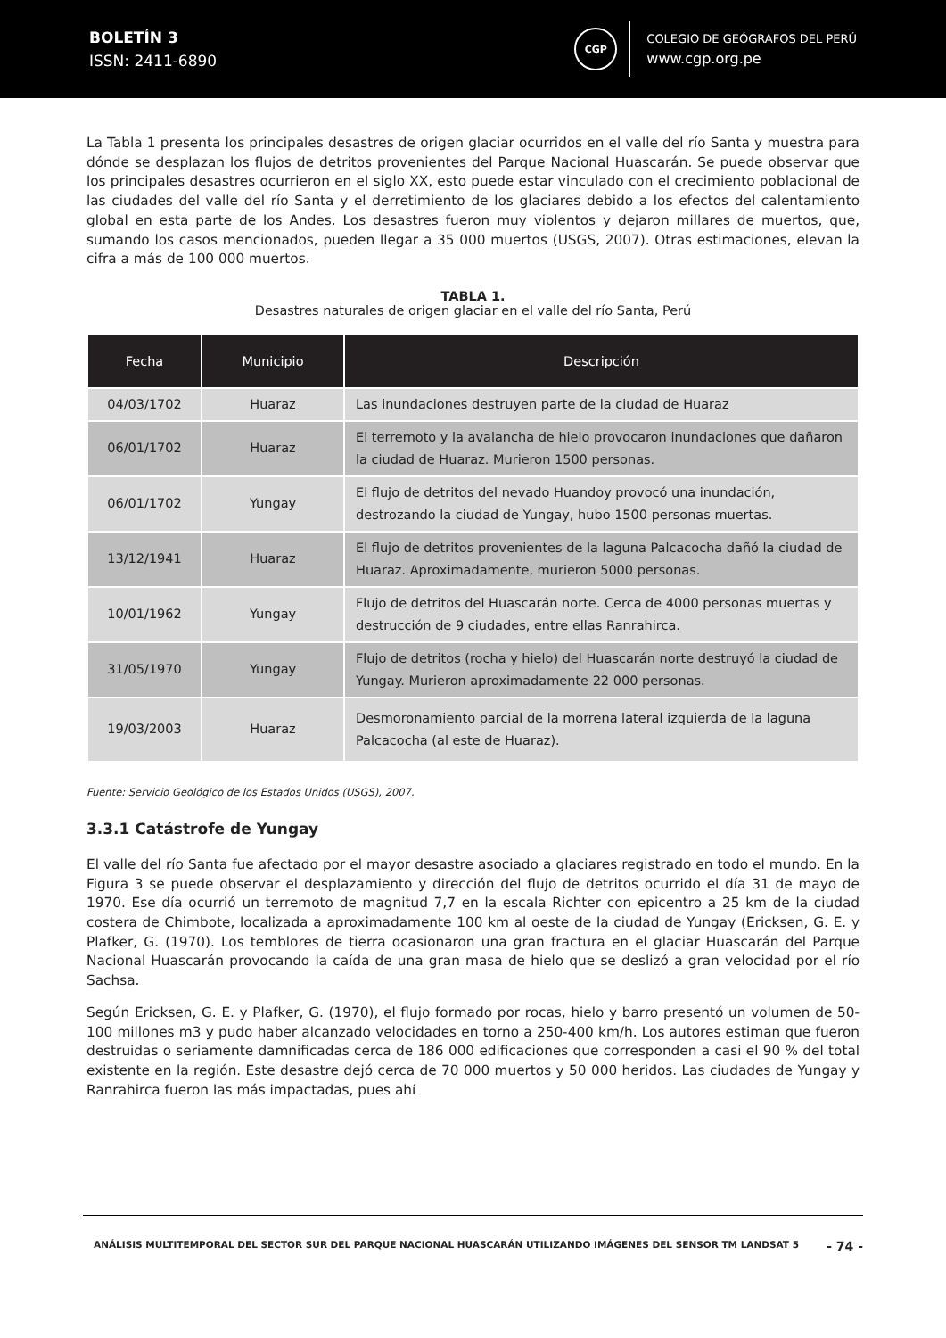BOLETÍN 3
ISSN: 2411-6890
CGP
COLEGIO DE GEÓGRAFOS DEL PERÚ
www.cgp.org.pe
La Tabla 1 presenta los principales desastres de origen glaciar ocurridos en el valle del río Santa y muestra para dónde se desplazan los flujos de detritos provenientes del Parque Nacional Huascarán. Se puede observar que los principales desastres ocurrieron en el siglo XX, esto puede estar vinculado con el crecimiento poblacional de las ciudades del valle del río Santa y el derretimiento de los glaciares debido a los efectos del calentamiento global en esta parte de los Andes. Los desastres fueron muy violentos y dejaron millares de muertos, que, sumando los casos mencionados, pueden llegar a 35 000 muertos (USGS, 2007). Otras estimaciones, elevan la cifra a más de 100 000 muertos.
TABLA 1.
Desastres naturales de origen glaciar en el valle del río Santa, Perú
| Fecha | Municipio | Descripción |
| --- | --- | --- |
| 04/03/1702 | Huaraz | Las inundaciones destruyen parte de la ciudad de Huaraz |
| 06/01/1702 | Huaraz | El terremoto y la avalancha de hielo provocaron inundaciones que dañaron la ciudad de Huaraz. Murieron 1500 personas. |
| 06/01/1702 | Yungay | El flujo de detritos del nevado Huandoy provocó una inundación, destrozando la ciudad de Yungay, hubo 1500 personas muertas. |
| 13/12/1941 | Huaraz | El flujo de detritos provenientes de la laguna Palcacocha dañó la ciudad de Huaraz. Aproximadamente, murieron 5000 personas. |
| 10/01/1962 | Yungay | Flujo de detritos del Huascarán norte. Cerca de 4000 personas muertas y destrucción de 9 ciudades, entre ellas Ranrahirca. |
| 31/05/1970 | Yungay | Flujo de detritos (rocha y hielo) del Huascarán norte destruyó la ciudad de Yungay. Murieron aproximadamente 22 000 personas. |
| 19/03/2003 | Huaraz | Desmoronamiento parcial de la morrena lateral izquierda de la laguna Palcacocha (al este de Huaraz). |
Fuente: Servicio Geológico de los Estados Unidos (USGS), 2007.
3.3.1 Catástrofe de Yungay
El valle del río Santa fue afectado por el mayor desastre asociado a glaciares registrado en todo el mundo. En la Figura 3 se puede observar el desplazamiento y dirección del flujo de detritos ocurrido el día 31 de mayo de 1970. Ese día ocurrió un terremoto de magnitud 7,7 en la escala Richter con epicentro a 25 km de la ciudad costera de Chimbote, localizada a aproximadamente 100 km al oeste de la ciudad de Yungay (Ericksen, G. E. y Plafker, G. (1970). Los temblores de tierra ocasionaron una gran fractura en el glaciar Huascarán del Parque Nacional Huascarán provocando la caída de una gran masa de hielo que se deslizó a gran velocidad por el río Sachsa.
Según Ericksen, G. E. y Plafker, G. (1970), el flujo formado por rocas, hielo y barro presentó un volumen de 50-100 millones m3 y pudo haber alcanzado velocidades en torno a 250-400 km/h. Los autores estiman que fueron destruidas o seriamente damnificadas cerca de 186 000 edificaciones que corresponden a casi el 90 % del total existente en la región. Este desastre dejó cerca de 70 000 muertos y 50 000 heridos. Las ciudades de Yungay y Ranrahirca fueron las más impactadas, pues ahí
ANÁLISIS MULTITEMPORAL DEL SECTOR SUR DEL PARQUE NACIONAL HUASCARÁN UTILIZANDO IMÁGENES DEL SENSOR TM LANDSAT 5
- 74 -